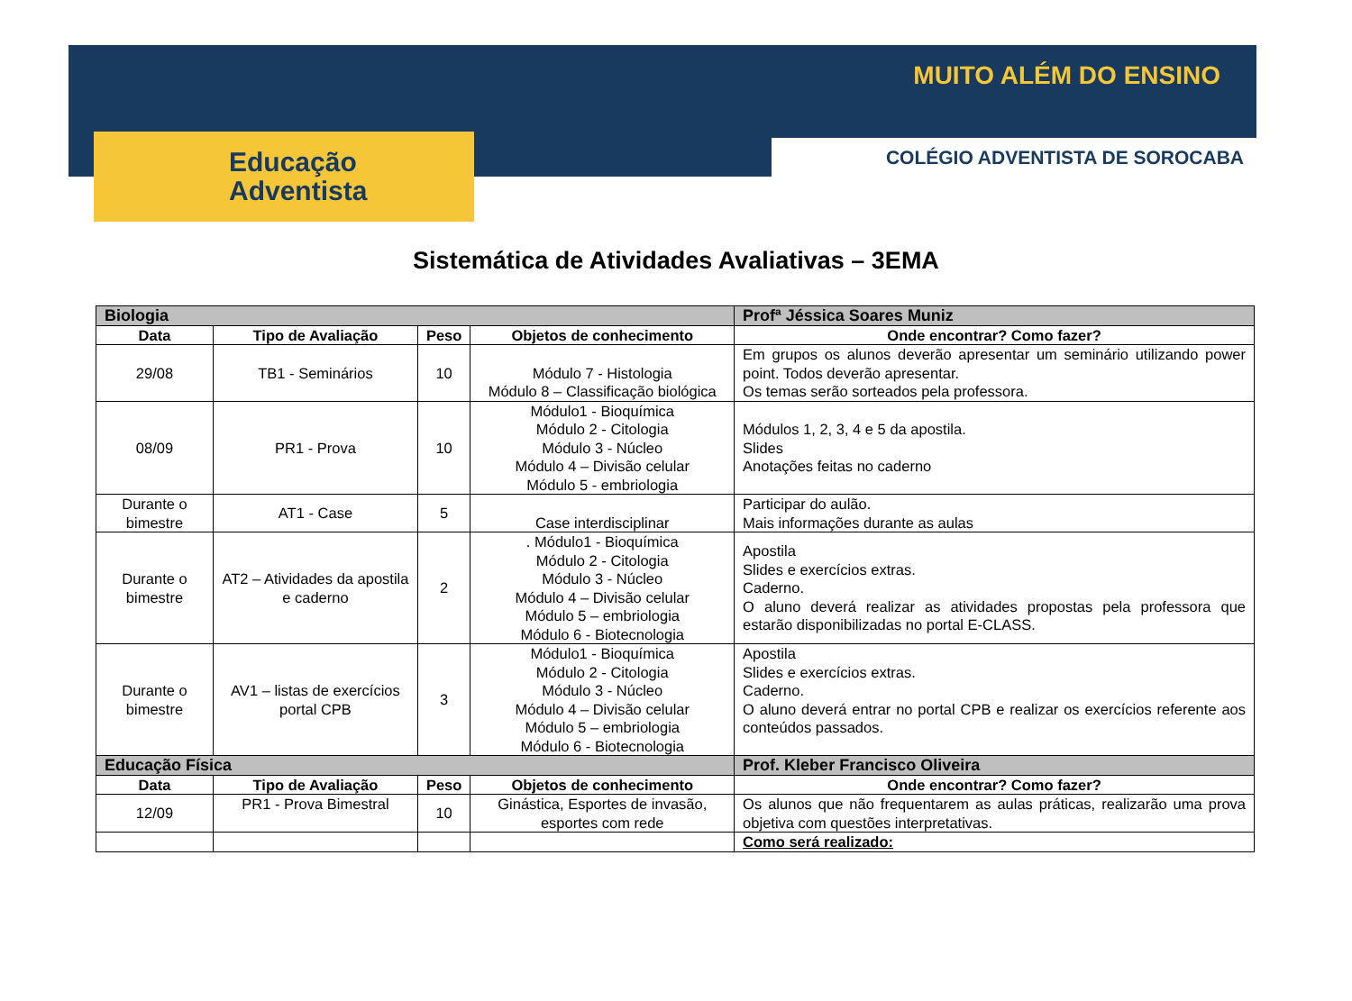MUITO ALÉM DO ENSINO
Educação
Adventista
COLÉGIO ADVENTISTA DE SOROCABA
Sistemática de Atividades Avaliativas – 3EMA
| Biologia | | | | Profª Jéssica Soares Muniz |
| Data | Tipo de Avaliação | Peso | Objetos de conhecimento | Onde encontrar? Como fazer? |
| 29/08 | TB1 - Seminários | 10 | Módulo 7 - Histologia Módulo 8 – Classificação biológica | Em grupos os alunos deverão apresentar um seminário utilizando power point. Todos deverão apresentar. Os temas serão sorteados pela professora. |
| 08/09 | PR1 - Prova | 10 | Módulo1 - Bioquímica Módulo 2 - Citologia Módulo 3 - Núcleo Módulo 4 – Divisão celular Módulo 5 - embriologia | Módulos 1, 2, 3, 4 e 5 da apostila. Slides Anotações feitas no caderno |
| Durante o bimestre | AT1 - Case | 5 | Case interdisciplinar | Participar do aulão. Mais informações durante as aulas |
| Durante o bimestre | AT2 – Atividades da apostila e caderno | 2 | . Módulo1 - Bioquímica Módulo 2 - Citologia Módulo 3 - Núcleo Módulo 4 – Divisão celular Módulo 5 – embriologia Módulo 6 - Biotecnologia | Apostila Slides e exercícios extras. Caderno. O aluno deverá realizar as atividades propostas pela professora que estarão disponibilizadas no portal E-CLASS. |
| Durante o bimestre | AV1 – listas de exercícios portal CPB | 3 | Módulo1 - Bioquímica Módulo 2 - Citologia Módulo 3 - Núcleo Módulo 4 – Divisão celular Módulo 5 – embriologia Módulo 6 - Biotecnologia | Apostila Slides e exercícios extras. Caderno. O aluno deverá entrar no portal CPB e realizar os exercícios referente aos conteúdos passados. |
| Educação Física | | | | Prof. Kleber Francisco Oliveira |
| Data | Tipo de Avaliação | Peso | Objetos de conhecimento | Onde encontrar? Como fazer? |
| 12/09 | PR1 - Prova Bimestral | 10 | Ginástica, Esportes de invasão, esportes com rede | Os alunos que não frequentarem as aulas práticas, realizarão uma prova objetiva com questões interpretativas. |
| | | | | Como será realizado: |